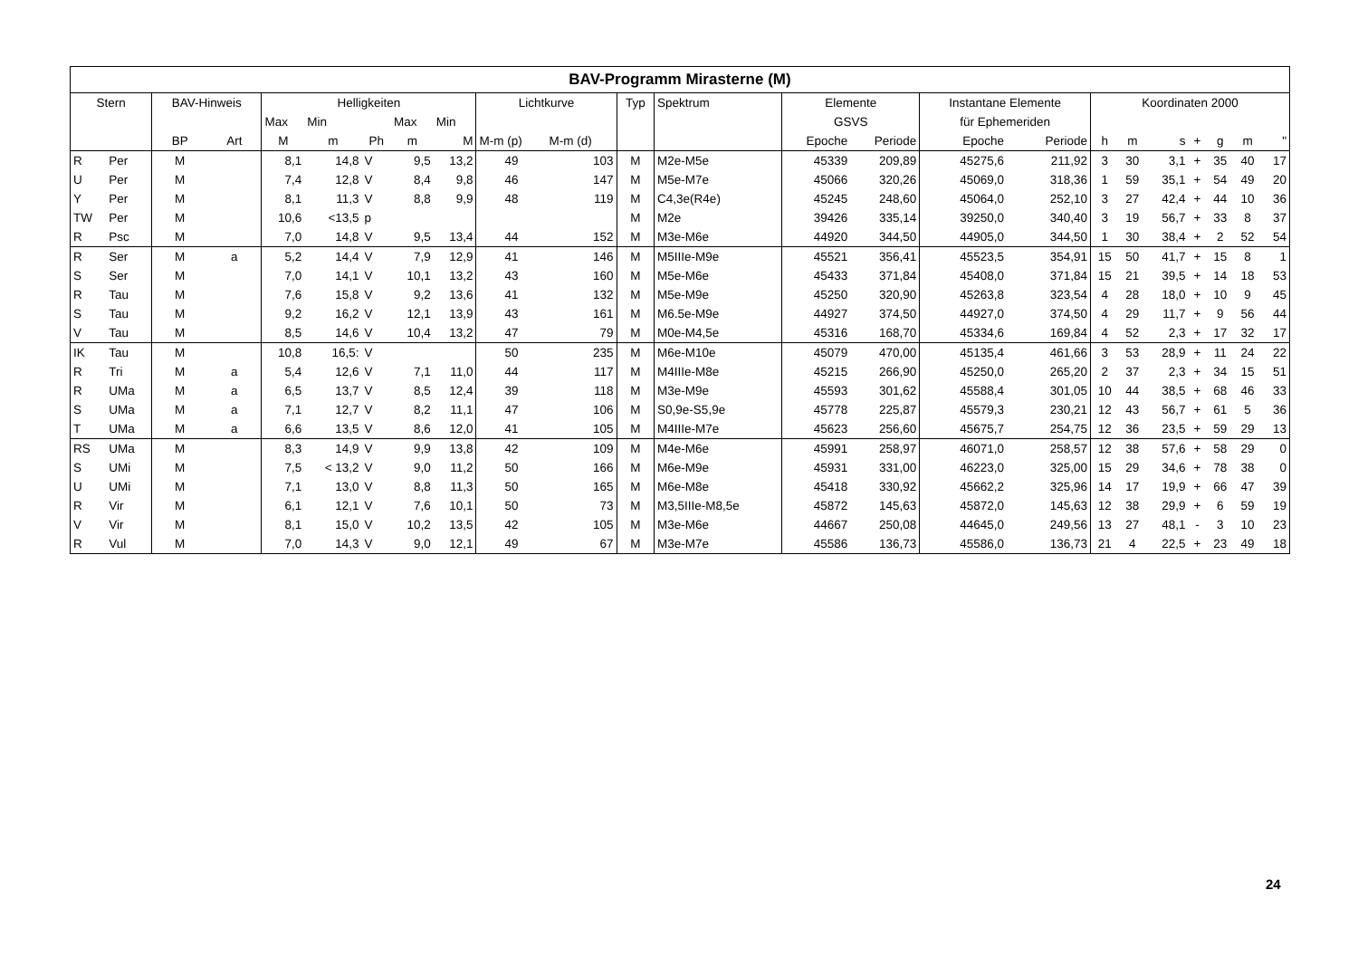| BAV-Programm Mirasterne (M) | | | | | | | | | | | | | | | | | | | | | | | |
| --- | --- | --- | --- | --- | --- | --- | --- | --- | --- | --- | --- | --- | --- | --- | --- | --- | --- | --- | --- | --- | --- | --- | --- |
| Stern | | BAV-Hinweis | | Helligkeiten | | | | | Lichtkurve | | Typ | Spektrum | Elemente | | Instantane Elemente | | Koordinaten 2000 | | | | | | |
| | | | | Max | Min | | Max | Min | | | | | GSVS | | für Ephemeriden | | | | | | | | |
| | | BP | Art | M | m | Ph | m | M | M-m (p) | M-m (d) | | | Epoche | Periode | Epoche | Periode | h | m | s | + | g | m | " |
| R | Per | M | | 8,1 | 14,8 | V | 9,5 | 13,2 | 49 | 103 | M | M2e-M5e | 45339 | 209,89 | 45275,6 | 211,92 | 3 | 30 | 3,1 | + | 35 | 40 | 17 |
| U | Per | M | | 7,4 | 12,8 | V | 8,4 | 9,8 | 46 | 147 | M | M5e-M7e | 45066 | 320,26 | 45069,0 | 318,36 | 1 | 59 | 35,1 | + | 54 | 49 | 20 |
| Y | Per | M | | 8,1 | 11,3 | V | 8,8 | 9,9 | 48 | 119 | M | C4,3e(R4e) | 45245 | 248,60 | 45064,0 | 252,10 | 3 | 27 | 42,4 | + | 44 | 10 | 36 |
| TW | Per | M | | 10,6 | <13,5 | p | | | | | M | M2e | 39426 | 335,14 | 39250,0 | 340,40 | 3 | 19 | 56,7 | + | 33 | 8 | 37 |
| R | Psc | M | | 7,0 | 14,8 | V | 9,5 | 13,4 | 44 | 152 | M | M3e-M6e | 44920 | 344,50 | 44905,0 | 344,50 | 1 | 30 | 38,4 | + | 2 | 52 | 54 |
| R | Ser | M | a | 5,2 | 14,4 | V | 7,9 | 12,9 | 41 | 146 | M | M5IIIe-M9e | 45521 | 356,41 | 45523,5 | 354,91 | 15 | 50 | 41,7 | + | 15 | 8 | 1 |
| S | Ser | M | | 7,0 | 14,1 | V | 10,1 | 13,2 | 43 | 160 | M | M5e-M6e | 45433 | 371,84 | 45408,0 | 371,84 | 15 | 21 | 39,5 | + | 14 | 18 | 53 |
| R | Tau | M | | 7,6 | 15,8 | V | 9,2 | 13,6 | 41 | 132 | M | M5e-M9e | 45250 | 320,90 | 45263,8 | 323,54 | 4 | 28 | 18,0 | + | 10 | 9 | 45 |
| S | Tau | M | | 9,2 | 16,2 | V | 12,1 | 13,9 | 43 | 161 | M | M6.5e-M9e | 44927 | 374,50 | 44927,0 | 374,50 | 4 | 29 | 11,7 | + | 9 | 56 | 44 |
| V | Tau | M | | 8,5 | 14,6 | V | 10,4 | 13,2 | 47 | 79 | M | M0e-M4,5e | 45316 | 168,70 | 45334,6 | 169,84 | 4 | 52 | 2,3 | + | 17 | 32 | 17 |
| IK | Tau | M | | 10,8 | 16,5: | V | | | 50 | 235 | M | M6e-M10e | 45079 | 470,00 | 45135,4 | 461,66 | 3 | 53 | 28,9 | + | 11 | 24 | 22 |
| R | Tri | M | a | 5,4 | 12,6 | V | 7,1 | 11,0 | 44 | 117 | M | M4IIIe-M8e | 45215 | 266,90 | 45250,0 | 265,20 | 2 | 37 | 2,3 | + | 34 | 15 | 51 |
| R | UMa | M | a | 6,5 | 13,7 | V | 8,5 | 12,4 | 39 | 118 | M | M3e-M9e | 45593 | 301,62 | 45588,4 | 301,05 | 10 | 44 | 38,5 | + | 68 | 46 | 33 |
| S | UMa | M | a | 7,1 | 12,7 | V | 8,2 | 11,1 | 47 | 106 | M | S0,9e-S5,9e | 45778 | 225,87 | 45579,3 | 230,21 | 12 | 43 | 56,7 | + | 61 | 5 | 36 |
| T | UMa | M | a | 6,6 | 13,5 | V | 8,6 | 12,0 | 41 | 105 | M | M4IIIe-M7e | 45623 | 256,60 | 45675,7 | 254,75 | 12 | 36 | 23,5 | + | 59 | 29 | 13 |
| RS | UMa | M | | 8,3 | 14,9 | V | 9,9 | 13,8 | 42 | 109 | M | M4e-M6e | 45991 | 258,97 | 46071,0 | 258,57 | 12 | 38 | 57,6 | + | 58 | 29 | 0 |
| S | UMi | M | | 7,5 | < 13,2 | V | 9,0 | 11,2 | 50 | 166 | M | M6e-M9e | 45931 | 331,00 | 46223,0 | 325,00 | 15 | 29 | 34,6 | + | 78 | 38 | 0 |
| U | UMi | M | | 7,1 | 13,0 | V | 8,8 | 11,3 | 50 | 165 | M | M6e-M8e | 45418 | 330,92 | 45662,2 | 325,96 | 14 | 17 | 19,9 | + | 66 | 47 | 39 |
| R | Vir | M | | 6,1 | 12,1 | V | 7,6 | 10,1 | 50 | 73 | M | M3,5IIIe-M8,5e | 45872 | 145,63 | 45872,0 | 145,63 | 12 | 38 | 29,9 | + | 6 | 59 | 19 |
| V | Vir | M | | 8,1 | 15,0 | V | 10,2 | 13,5 | 42 | 105 | M | M3e-M6e | 44667 | 250,08 | 44645,0 | 249,56 | 13 | 27 | 48,1 | - | 3 | 10 | 23 |
| R | Vul | M | | 7,0 | 14,3 | V | 9,0 | 12,1 | 49 | 67 | M | M3e-M7e | 45586 | 136,73 | 45586,0 | 136,73 | 21 | 4 | 22,5 | + | 23 | 49 | 18 |
24